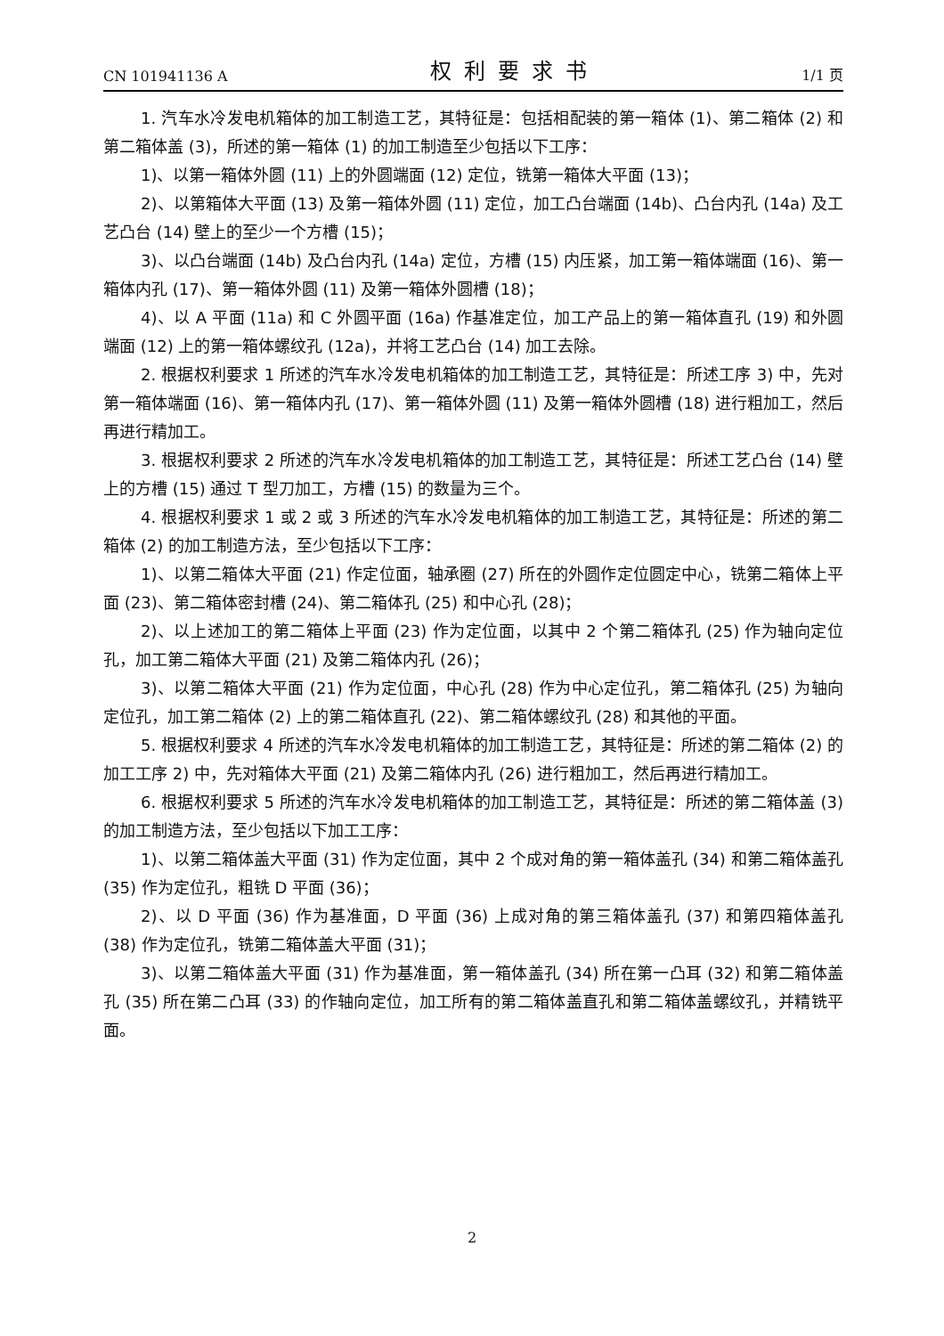CN 101941136 A 权利要求书 1/1 页
1. 汽车水冷发电机箱体的加工制造工艺，其特征是：包括相配装的第一箱体 (1)、第二箱体 (2) 和第二箱体盖 (3)，所述的第一箱体 (1) 的加工制造至少包括以下工序：
1)、以第一箱体外圆 (11) 上的外圆端面 (12) 定位，铣第一箱体大平面 (13)；
2)、以第箱体大平面 (13) 及第一箱体外圆 (11) 定位，加工凸台端面 (14b)、凸台内孔 (14a) 及工艺凸台 (14) 壁上的至少一个方槽 (15)；
3)、以凸台端面 (14b) 及凸台内孔 (14a) 定位，方槽 (15) 内压紧，加工第一箱体端面 (16)、第一箱体内孔 (17)、第一箱体外圆 (11) 及第一箱体外圆槽 (18)；
4)、以 A 平面 (11a) 和 C 外圆平面 (16a) 作基准定位，加工产品上的第一箱体直孔 (19) 和外圆端面 (12) 上的第一箱体螺纹孔 (12a)，并将工艺凸台 (14) 加工去除。
2. 根据权利要求 1 所述的汽车水冷发电机箱体的加工制造工艺，其特征是：所述工序 3) 中，先对第一箱体端面 (16)、第一箱体内孔 (17)、第一箱体外圆 (11) 及第一箱体外圆槽 (18) 进行粗加工，然后再进行精加工。
3. 根据权利要求 2 所述的汽车水冷发电机箱体的加工制造工艺，其特征是：所述工艺凸台 (14) 壁上的方槽 (15) 通过 T 型刀加工，方槽 (15) 的数量为三个。
4. 根据权利要求 1 或 2 或 3 所述的汽车水冷发电机箱体的加工制造工艺，其特征是：所述的第二箱体 (2) 的加工制造方法，至少包括以下工序：
1)、以第二箱体大平面 (21) 作定位面，轴承圈 (27) 所在的外圆作定位圆定中心，铣第二箱体上平面 (23)、第二箱体密封槽 (24)、第二箱体孔 (25) 和中心孔 (28)；
2)、以上述加工的第二箱体上平面 (23) 作为定位面，以其中 2 个第二箱体孔 (25) 作为轴向定位孔，加工第二箱体大平面 (21) 及第二箱体内孔 (26)；
3)、以第二箱体大平面 (21) 作为定位面，中心孔 (28) 作为中心定位孔，第二箱体孔 (25) 为轴向定位孔，加工第二箱体 (2) 上的第二箱体直孔 (22)、第二箱体螺纹孔 (28) 和其他的平面。
5. 根据权利要求 4 所述的汽车水冷发电机箱体的加工制造工艺，其特征是：所述的第二箱体 (2) 的加工工序 2) 中，先对箱体大平面 (21) 及第二箱体内孔 (26) 进行粗加工，然后再进行精加工。
6. 根据权利要求 5 所述的汽车水冷发电机箱体的加工制造工艺，其特征是：所述的第二箱体盖 (3) 的加工制造方法，至少包括以下加工工序：
1)、以第二箱体盖大平面 (31) 作为定位面，其中 2 个成对角的第一箱体盖孔 (34) 和第二箱体盖孔 (35) 作为定位孔，粗铣 D 平面 (36)；
2)、以 D 平面 (36) 作为基准面，D 平面 (36) 上成对角的第三箱体盖孔 (37) 和第四箱体盖孔 (38) 作为定位孔，铣第二箱体盖大平面 (31)；
3)、以第二箱体盖大平面 (31) 作为基准面，第一箱体盖孔 (34) 所在第一凸耳 (32) 和第二箱体盖孔 (35) 所在第二凸耳 (33) 的作轴向定位，加工所有的第二箱体盖直孔和第二箱体盖螺纹孔，并精铣平面。
2